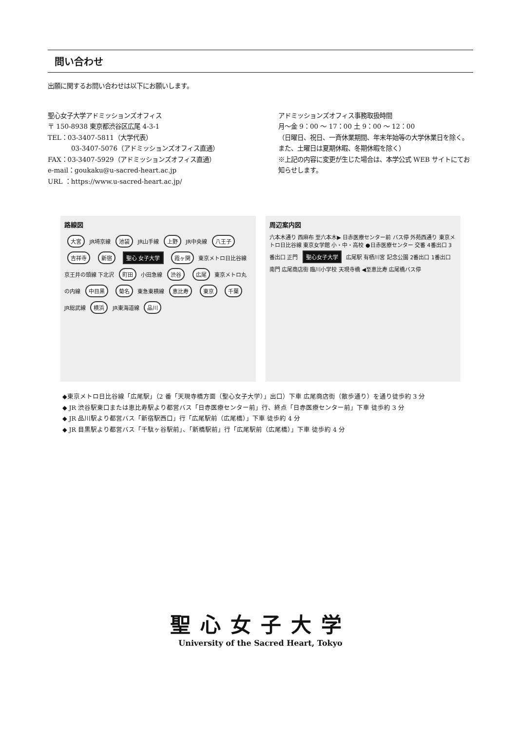問い合わせ
出願に関するお問い合わせは以下にお願いします。
聖心女子大学アドミッションズオフィス
〒 150-8938 東京都渋谷区広尾 4-3-1
TEL：03-3407-5811（大学代表）
03-3407-5076（アドミッションズオフィス直通）
FAX：03-3407-5929（アドミッションズオフィス直通）
e-mail：goukaku@u-sacred-heart.ac.jp
URL ：https://www.u-sacred-heart.ac.jp/
アドミッションズオフィス事務取扱時間
月～金 9：00 ～ 17：00 土 9：00 ～ 12：00
（日曜日、祝日、一斉休業期間、年末年始等の大学休業日を除く。また、土曜日は夏期休暇、冬期休暇を除く）
※上記の内容に変更が生じた場合は、本学公式 WEB サイトにてお知らせします。
路線図
大宮 JR埼京線 池袋 JR山手線 上野 JR中央線 八王子 吉祥寺 新宿 聖心 女子大学 霞ヶ関 東京メトロ日比谷線 京王井の頭線 下北沢 町田 小田急線 渋谷 広尾 東京メトロ丸の内線 中目黒 菊名 東急東横線 恵比寿 東京 千葉 JR総武線 横浜 JR東海道線 品川
周辺案内図
六本木通り 西麻布 至六本木▶ 日赤医療センター前 バス停 外苑西通り 東京メトロ日比谷線 東京女学館 小・中・高校 ●日赤医療センター 交番 4番出口 3番出口 正門 聖心女子大学 広尾駅 有栖川宮 記念公園 2番出口 1番出口 南門 広尾商店街 臨川小学校 天現寺橋 ◀至恵比寿 広尾橋バス停
◆東京メトロ日比谷線「広尾駅」（2 番「天現寺橋方面（聖心女子大学）」出口）下車 広尾商店街（散歩通り）を通り徒歩約 3 分
◆ JR 渋谷駅東口または恵比寿駅より都営バス「日赤医療センター前」行、終点「日赤医療センター前」下車 徒歩約 3 分
◆ JR 品川駅より都営バス「新宿駅西口」行「広尾駅前（広尾橋）」下車 徒歩約 4 分
◆ JR 目黒駅より都営バス「千駄ヶ谷駅前」、「新橋駅前」行「広尾駅前（広尾橋）」下車 徒歩約 4 分
聖心女子大学
University of the Sacred Heart, Tokyo